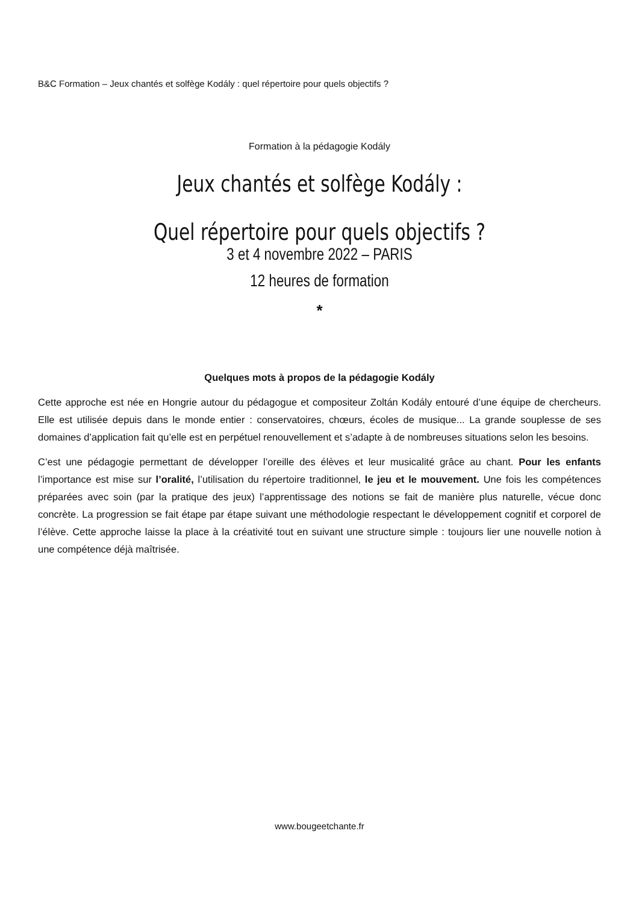B&C Formation – Jeux chantés et solfège Kodály : quel répertoire pour quels objectifs ?
Formation à la pédagogie Kodály
Jeux chantés et solfège Kodály :
Quel répertoire pour quels objectifs ?
3 et 4 novembre 2022 – PARIS
12 heures de formation
*
Quelques mots à propos de la pédagogie Kodály
Cette approche est née en Hongrie autour du pédagogue et compositeur Zoltán Kodály entouré d’une équipe de chercheurs. Elle est utilisée depuis dans le monde entier : conservatoires, chœurs, écoles de musique... La grande souplesse de ses domaines d’application fait qu’elle est en perpétuel renouvellement et s’adapte à de nombreuses situations selon les besoins.
C’est une pédagogie permettant de développer l’oreille des élèves et leur musicalité grâce au chant. Pour les enfants l’importance est mise sur l’oralité, l’utilisation du répertoire traditionnel, le jeu et le mouvement. Une fois les compétences préparées avec soin (par la pratique des jeux) l’apprentissage des notions se fait de manière plus naturelle, vécue donc concrète. La progression se fait étape par étape suivant une méthodologie respectant le développement cognitif et corporel de l’élève. Cette approche laisse la place à la créativité tout en suivant une structure simple : toujours lier une nouvelle notion à une compétence déjà maîtrisée.
www.bougeetchante.fr